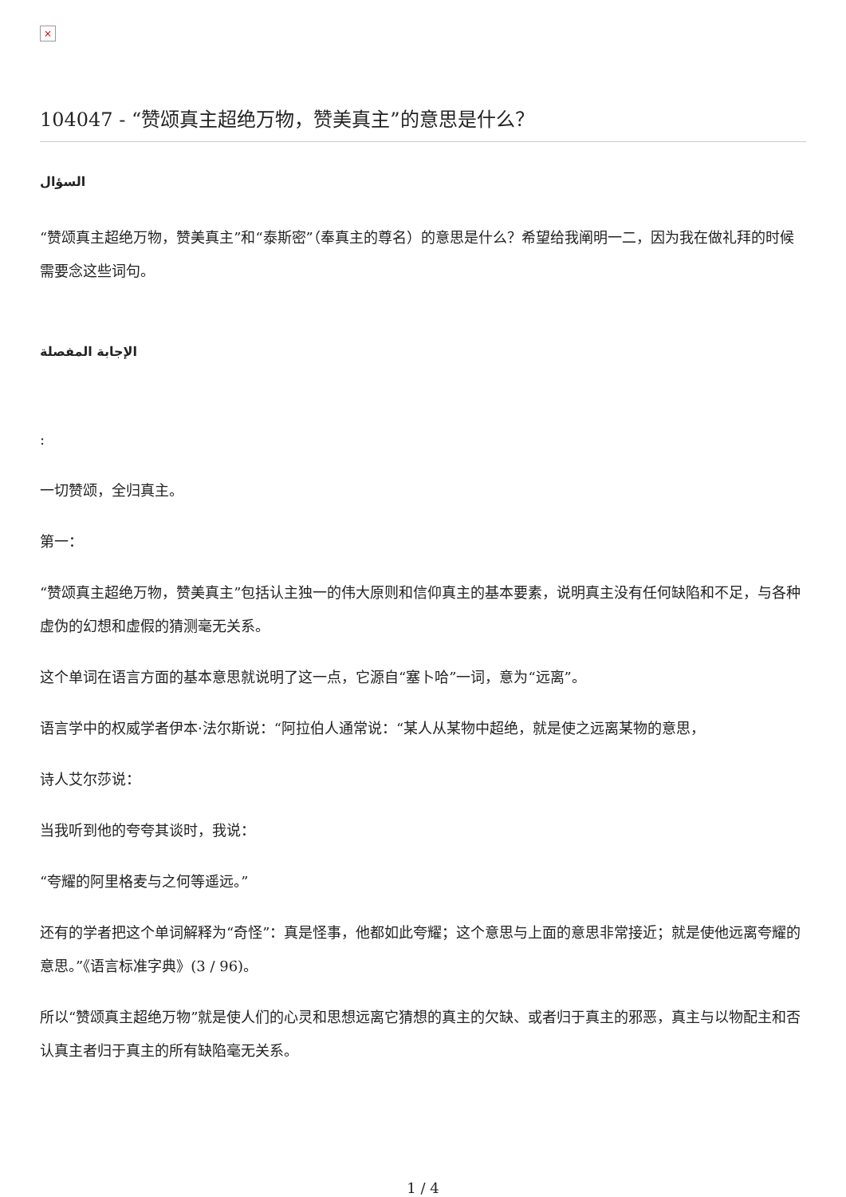×
104047 - “赞颂真主超绝万物，赞美真主”的意思是什么？
السؤال
“赞颂真主超绝万物，赞美真主”和“泰斯密”（奉真主的尊名）的意思是什么？希望给我阐明一二，因为我在做礼拜的时候需要念这些词句。
الإجابة المفصلة
:
一切赞颂，全归真主。
第一：
“赞颂真主超绝万物，赞美真主”包括认主独一的伟大原则和信仰真主的基本要素，说明真主没有任何缺陷和不足，与各种虚伪的幻想和虚假的猜测毫无关系。
这个单词在语言方面的基本意思就说明了这一点，它源自“塞卜哈”一词，意为“远离”。
语言学中的权威学者伊本·法尔斯说：“阿拉伯人通常说：“某人从某物中超绝，就是使之远离某物的意思，
诗人艾尔莎说：
当我听到他的夸夸其谈时，我说：
“夸耀的阿里格麦与之何等遥远。”
还有的学者把这个单词解释为“奇怪”：真是怪事，他都如此夸耀；这个意思与上面的意思非常接近；就是使他远离夸耀的意思。”《语言标准字典》(3 / 96)。
所以“赞颂真主超绝万物”就是使人们的心灵和思想远离它猜想的真主的欠缺、或者归于真主的邪恶，真主与以物配主和否认真主者归于真主的所有缺陷毫无关系。
1 / 4